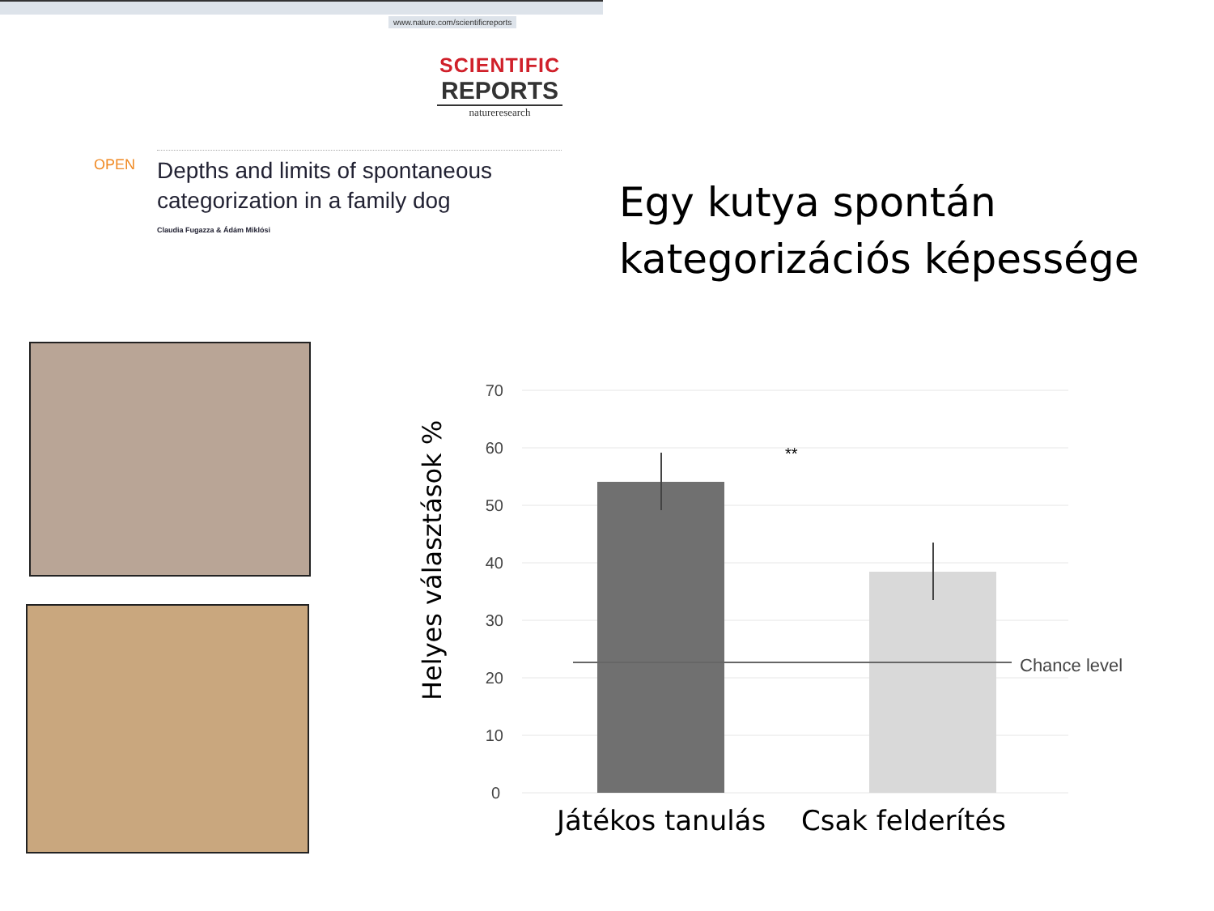www.nature.com/scientificreports
SCIENTIFIC
REPORTS
natureresearch
OPEN
Depths and limits of spontaneous categorization in a family dog
Claudia Fugazza & Ádám Miklósi
Egy kutya spontán kategorizációs képessége
Helyes választások %
70
60
50
40
30
20
10
0
Chance level
**
Játékos tanulás
Csak felderítés